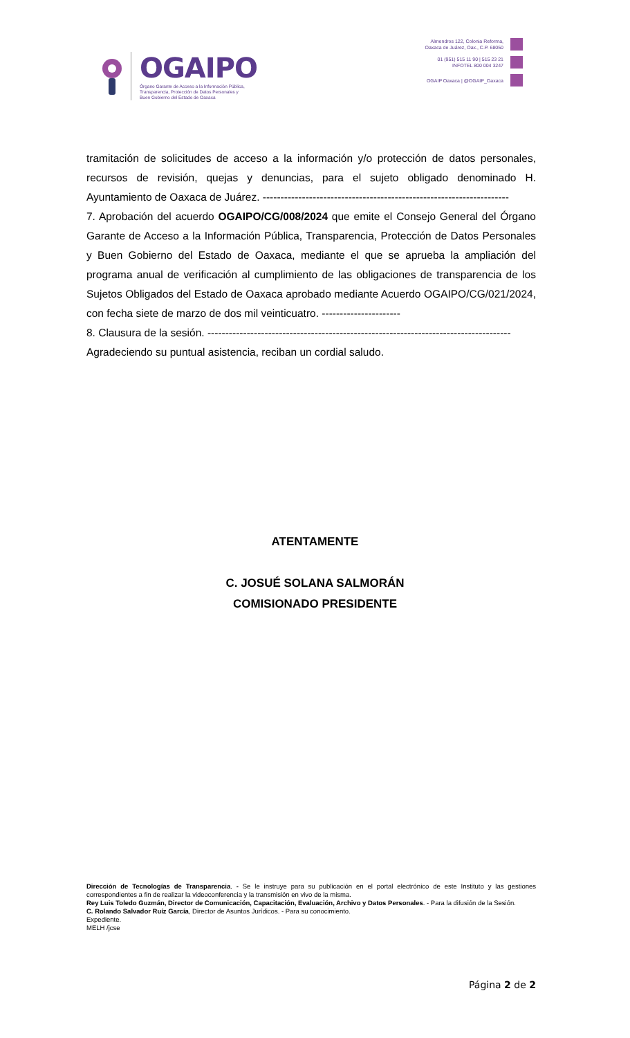OGAIPO
Órgano Garante de Acceso a la Información Pública,
Transparencia, Protección de Datos Personales y
Buen Gobierno del Estado de Oaxaca
Almendros 122, Colonia Reforma,
Oaxaca de Juárez, Oax., C.P. 68050
01 (951) 515 11 90 | 515 23 21
INFOTEL 800 004 3247
OGAIP Oaxaca | @OGAIP_Oaxaca
tramitación de solicitudes de acceso a la información y/o protección de datos personales, recursos de revisión, quejas y denuncias, para el sujeto obligado denominado H. Ayuntamiento de Oaxaca de Juárez. ---------------------------------------------------------------------
7. Aprobación del acuerdo OGAIPO/CG/008/2024 que emite el Consejo General del Órgano Garante de Acceso a la Información Pública, Transparencia, Protección de Datos Personales y Buen Gobierno del Estado de Oaxaca, mediante el que se aprueba la ampliación del programa anual de verificación al cumplimiento de las obligaciones de transparencia de los Sujetos Obligados del Estado de Oaxaca aprobado mediante Acuerdo OGAIPO/CG/021/2024, con fecha siete de marzo de dos mil veinticuatro. ----------------------
8. Clausura de la sesión. -------------------------------------------------------------------------------------
Agradeciendo su puntual asistencia, reciban un cordial saludo.
ATENTAMENTE
C. JOSUÉ SOLANA SALMORÁN
COMISIONADO PRESIDENTE
Dirección de Tecnologías de Transparencia. - Se le instruye para su publicación en el portal electrónico de este Instituto y las gestiones correspondientes a fin de realizar la videoconferencia y la transmisión en vivo de la misma.
Rey Luis Toledo Guzmán, Director de Comunicación, Capacitación, Evaluación, Archivo y Datos Personales. - Para la difusión de la Sesión.
C. Rolando Salvador Ruíz García, Director de Asuntos Jurídicos. - Para su conocimiento.
Expediente.
MELH /jcse
Página 2 de 2